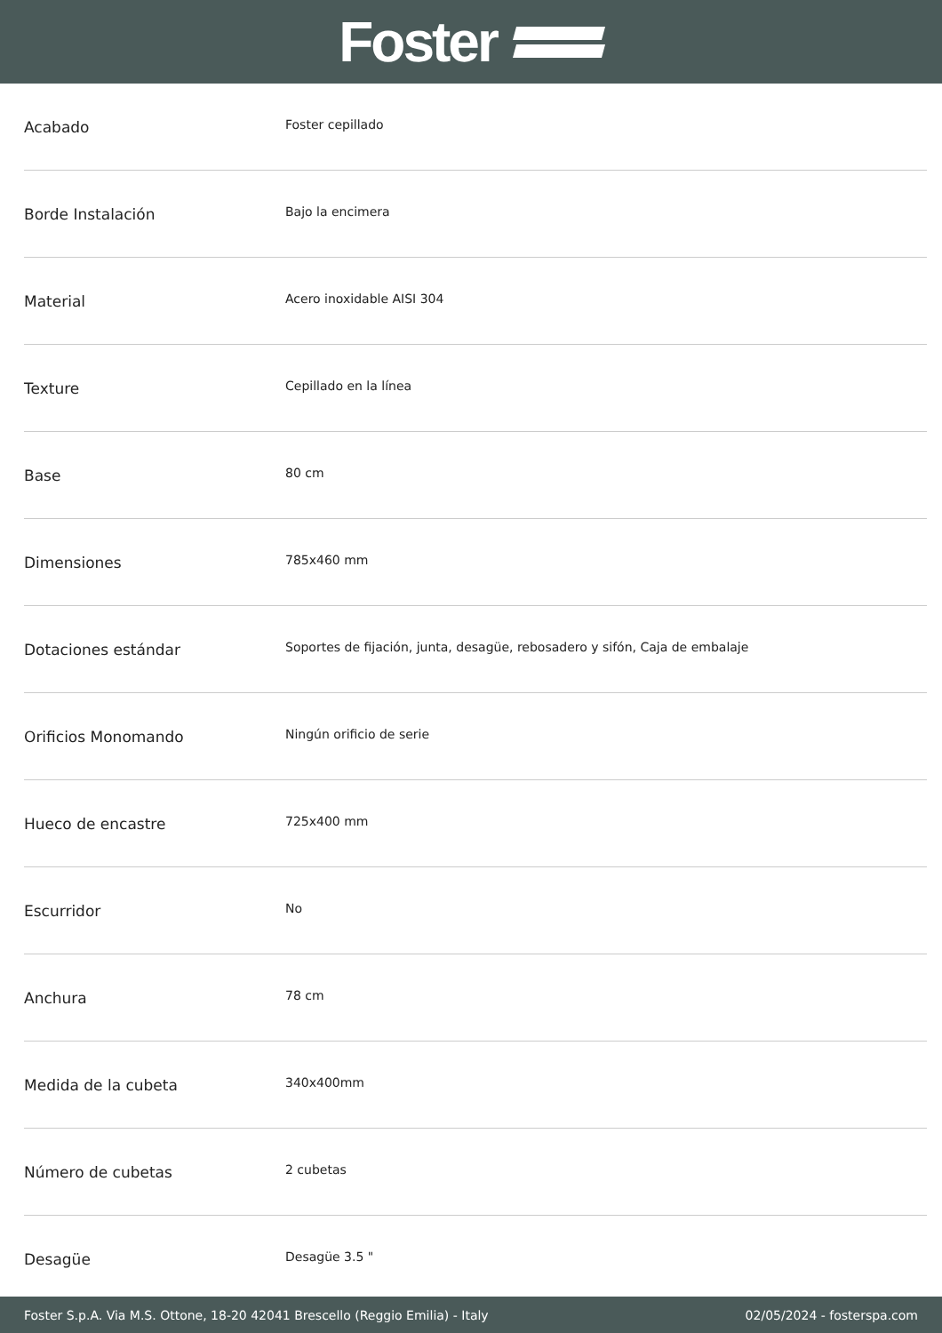Foster
| Acabado | Foster cepillado |
| Borde Instalación | Bajo la encimera |
| Material | Acero inoxidable AISI 304 |
| Texture | Cepillado en la línea |
| Base | 80 cm |
| Dimensiones | 785x460 mm |
| Dotaciones estándar | Soportes de fijación, junta, desagüe, rebosadero y sifón, Caja de embalaje |
| Orificios Monomando | Ningún orificio de serie |
| Hueco de encastre | 725x400 mm |
| Escurridor | No |
| Anchura | 78 cm |
| Medida de la cubeta | 340x400mm |
| Número de cubetas | 2 cubetas |
| Desagüe | Desagüe 3.5 " |
Foster S.p.A. Via M.S. Ottone, 18-20 42041 Brescello (Reggio Emilia) - Italy 02/05/2024 - fosterspa.com